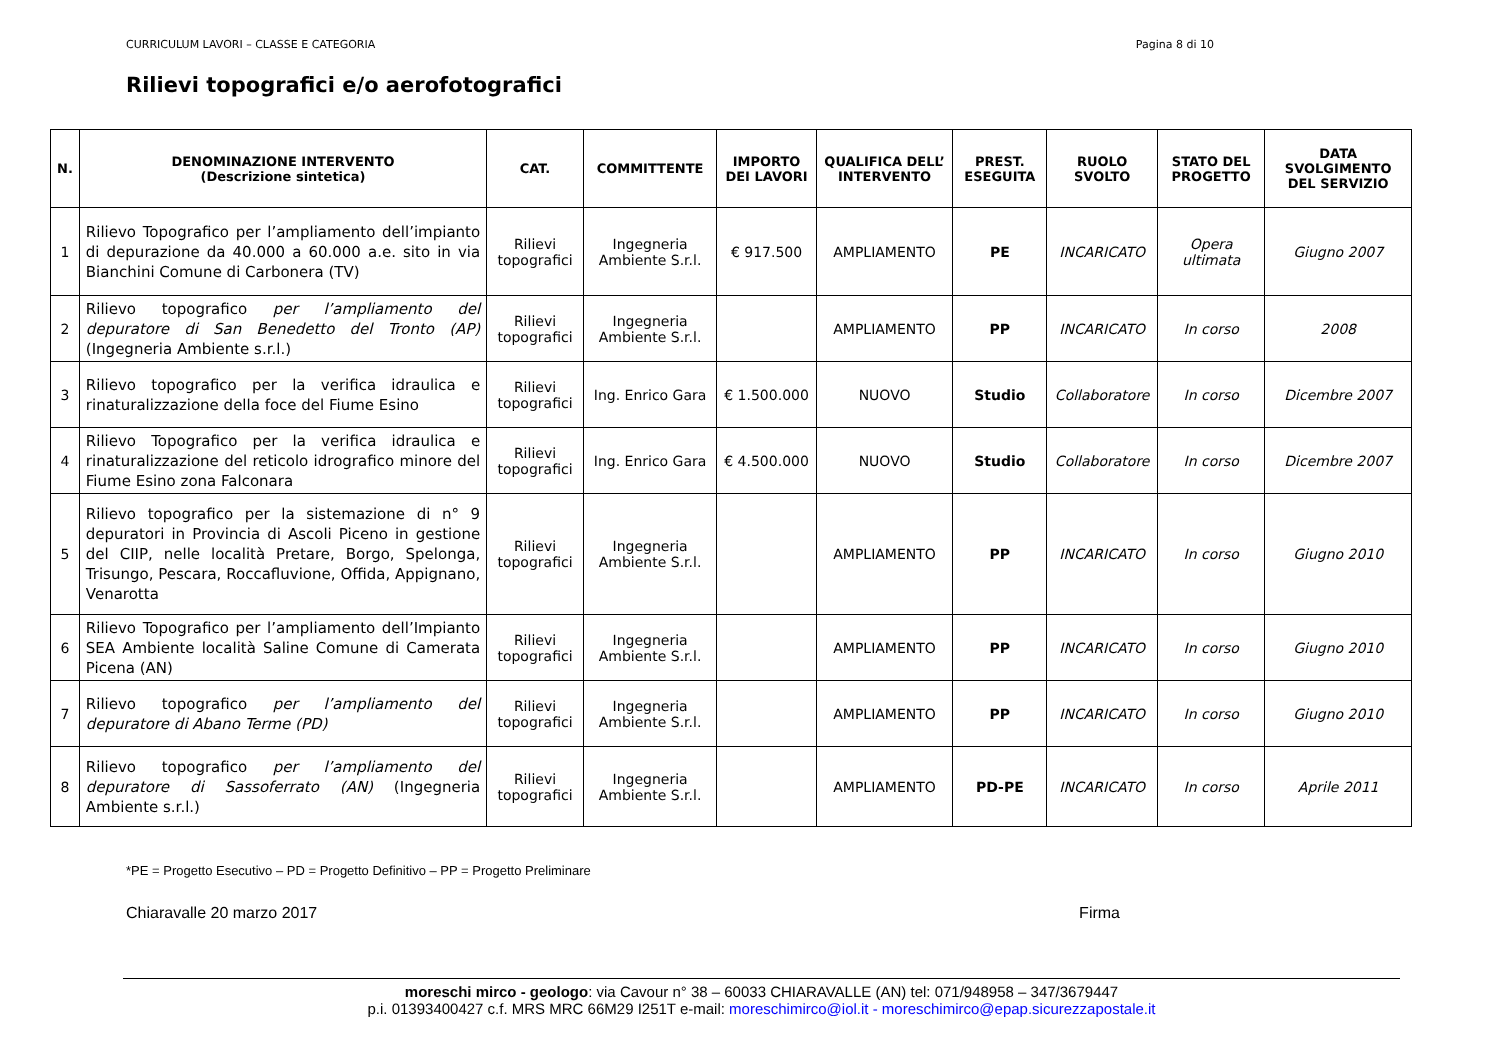CURRICULUM LAVORI – CLASSE E CATEGORIA Pagina 8 di 10
Rilievi topografici e/o aerofotografici
| N. | DENOMINAZIONE INTERVENTO (Descrizione sintetica) | CAT. | COMMITTENTE | IMPORTO DEI LAVORI | QUALIFICA DELL’ INTERVENTO | PREST. ESEGUITA | RUOLO SVOLTO | STATO DEL PROGETTO | DATA SVOLGIMENTO DEL SERVIZIO |
| --- | --- | --- | --- | --- | --- | --- | --- | --- | --- |
| 1 | Rilievo Topografico per l’ampliamento dell’impianto di depurazione da 40.000 a 60.000 a.e. sito in via Bianchini Comune di Carbonera (TV) | Rilievi topografici | Ingegneria Ambiente S.r.l. | € 917.500 | AMPLIAMENTO | PE | INCARICATO | Opera ultimata | Giugno 2007 |
| 2 | Rilievo topografico per l’ampliamento del depuratore di San Benedetto del Tronto (AP) (Ingegneria Ambiente s.r.l.) | Rilievi topografici | Ingegneria Ambiente S.r.l. | | AMPLIAMENTO | PP | INCARICATO | In corso | 2008 |
| 3 | Rilievo topografico per la verifica idraulica e rinaturalizzazione della foce del Fiume Esino | Rilievi topografici | Ing. Enrico Gara | € 1.500.000 | NUOVO | Studio | Collaboratore | In corso | Dicembre 2007 |
| 4 | Rilievo Topografico per la verifica idraulica e rinaturalizzazione del reticolo idrografico minore del Fiume Esino zona Falconara | Rilievi topografici | Ing. Enrico Gara | € 4.500.000 | NUOVO | Studio | Collaboratore | In corso | Dicembre 2007 |
| 5 | Rilievo topografico per la sistemazione di n° 9 depuratori in Provincia di Ascoli Piceno in gestione del CIIP, nelle località Pretare, Borgo, Spelonga, Trisungo, Pescara, Roccafluvione, Offida, Appignano, Venarotta | Rilievi topografici | Ingegneria Ambiente S.r.l. | | AMPLIAMENTO | PP | INCARICATO | In corso | Giugno 2010 |
| 6 | Rilievo Topografico per l’ampliamento dell’Impianto SEA Ambiente località Saline Comune di Camerata Picena (AN) | Rilievi topografici | Ingegneria Ambiente S.r.l. | | AMPLIAMENTO | PP | INCARICATO | In corso | Giugno 2010 |
| 7 | Rilievo topografico per l’ampliamento del depuratore di Abano Terme (PD) | Rilievi topografici | Ingegneria Ambiente S.r.l. | | AMPLIAMENTO | PP | INCARICATO | In corso | Giugno 2010 |
| 8 | Rilievo topografico per l’ampliamento del depuratore di Sassoferrato (AN) (Ingegneria Ambiente s.r.l.) | Rilievi topografici | Ingegneria Ambiente S.r.l. | | AMPLIAMENTO | PD-PE | INCARICATO | In corso | Aprile 2011 |
*PE = Progetto Esecutivo – PD = Progetto Definitivo – PP = Progetto Preliminare
Chiaravalle 20 marzo 2017 Firma
moreschi mirco - geologo: via Cavour n° 38 – 60033 CHIARAVALLE (AN) tel: 071/948958 – 347/3679447
p.i. 01393400427 c.f. MRS MRC 66M29 I251T e-mail: moreschimirco@iol.it - moreschimirco@epap.sicurezzapostale.it